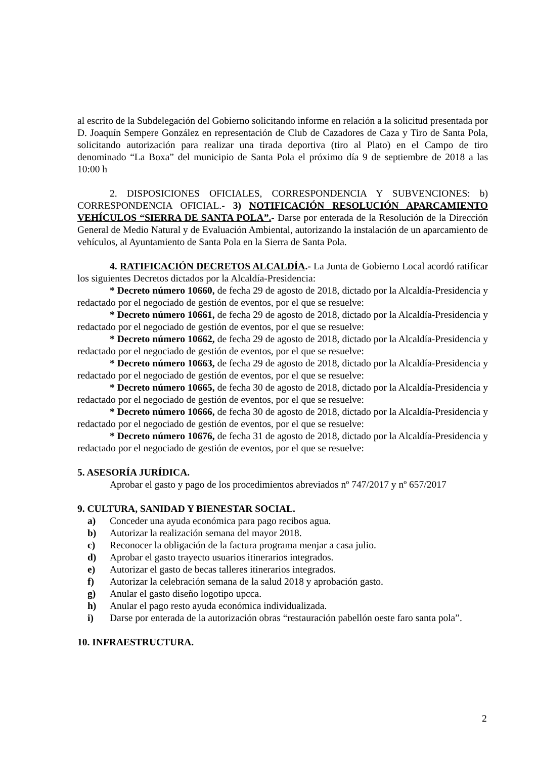al escrito de la Subdelegación del Gobierno solicitando informe en relación a la solicitud presentada por D. Joaquín Sempere González en representación de Club de Cazadores de Caza y Tiro de Santa Pola, solicitando autorización para realizar una tirada deportiva (tiro al Plato) en el Campo de tiro denominado “La Boxa” del municipio de Santa Pola el próximo día 9 de septiembre de 2018 a las 10:00 h
2. DISPOSICIONES OFICIALES, CORRESPONDENCIA Y SUBVENCIONES: b) CORRESPONDENCIA OFICIAL.- 3) NOTIFICACIÓN RESOLUCIÓN APARCAMIENTO VEHÍCULOS “SIERRA DE SANTA POLA”.- Darse por enterada de la Resolución de la Dirección General de Medio Natural y de Evaluación Ambiental, autorizando la instalación de un aparcamiento de vehículos, al Ayuntamiento de Santa Pola en la Sierra de Santa Pola.
4. RATIFICACIÓN DECRETOS ALCALDÍA.- La Junta de Gobierno Local acordó ratificar los siguientes Decretos dictados por la Alcaldía-Presidencia:
* Decreto número 10660, de fecha 29 de agosto de 2018, dictado por la Alcaldía-Presidencia y redactado por el negociado de gestión de eventos, por el que se resuelve:
* Decreto número 10661, de fecha 29 de agosto de 2018, dictado por la Alcaldía-Presidencia y redactado por el negociado de gestión de eventos, por el que se resuelve:
* Decreto número 10662, de fecha 29 de agosto de 2018, dictado por la Alcaldía-Presidencia y redactado por el negociado de gestión de eventos, por el que se resuelve:
* Decreto número 10663, de fecha 29 de agosto de 2018, dictado por la Alcaldía-Presidencia y redactado por el negociado de gestión de eventos, por el que se resuelve:
* Decreto número 10665, de fecha 30 de agosto de 2018, dictado por la Alcaldía-Presidencia y redactado por el negociado de gestión de eventos, por el que se resuelve:
* Decreto número 10666, de fecha 30 de agosto de 2018, dictado por la Alcaldía-Presidencia y redactado por el negociado de gestión de eventos, por el que se resuelve:
* Decreto número 10676, de fecha 31 de agosto de 2018, dictado por la Alcaldía-Presidencia y redactado por el negociado de gestión de eventos, por el que se resuelve:
5. ASESORÍA JURÍDICA.
Aprobar el gasto y pago de los procedimientos abreviados nº 747/2017 y nº 657/2017
9. CULTURA, SANIDAD Y BIENESTAR SOCIAL.
a) Conceder una ayuda económica para pago recibos agua.
b) Autorizar la realización semana del mayor 2018.
c) Reconocer la obligación de la factura programa menjar a casa julio.
d) Aprobar el gasto trayecto usuarios itinerarios integrados.
e) Autorizar el gasto de becas talleres itinerarios integrados.
f) Autorizar la celebración semana de la salud 2018 y aprobación gasto.
g) Anular el gasto diseño logotipo upcca.
h) Anular el pago resto ayuda económica individualizada.
i) Darse por enterada de la autorización obras “restauración pabellón oeste faro santa pola”.
10. INFRAESTRUCTURA.
2